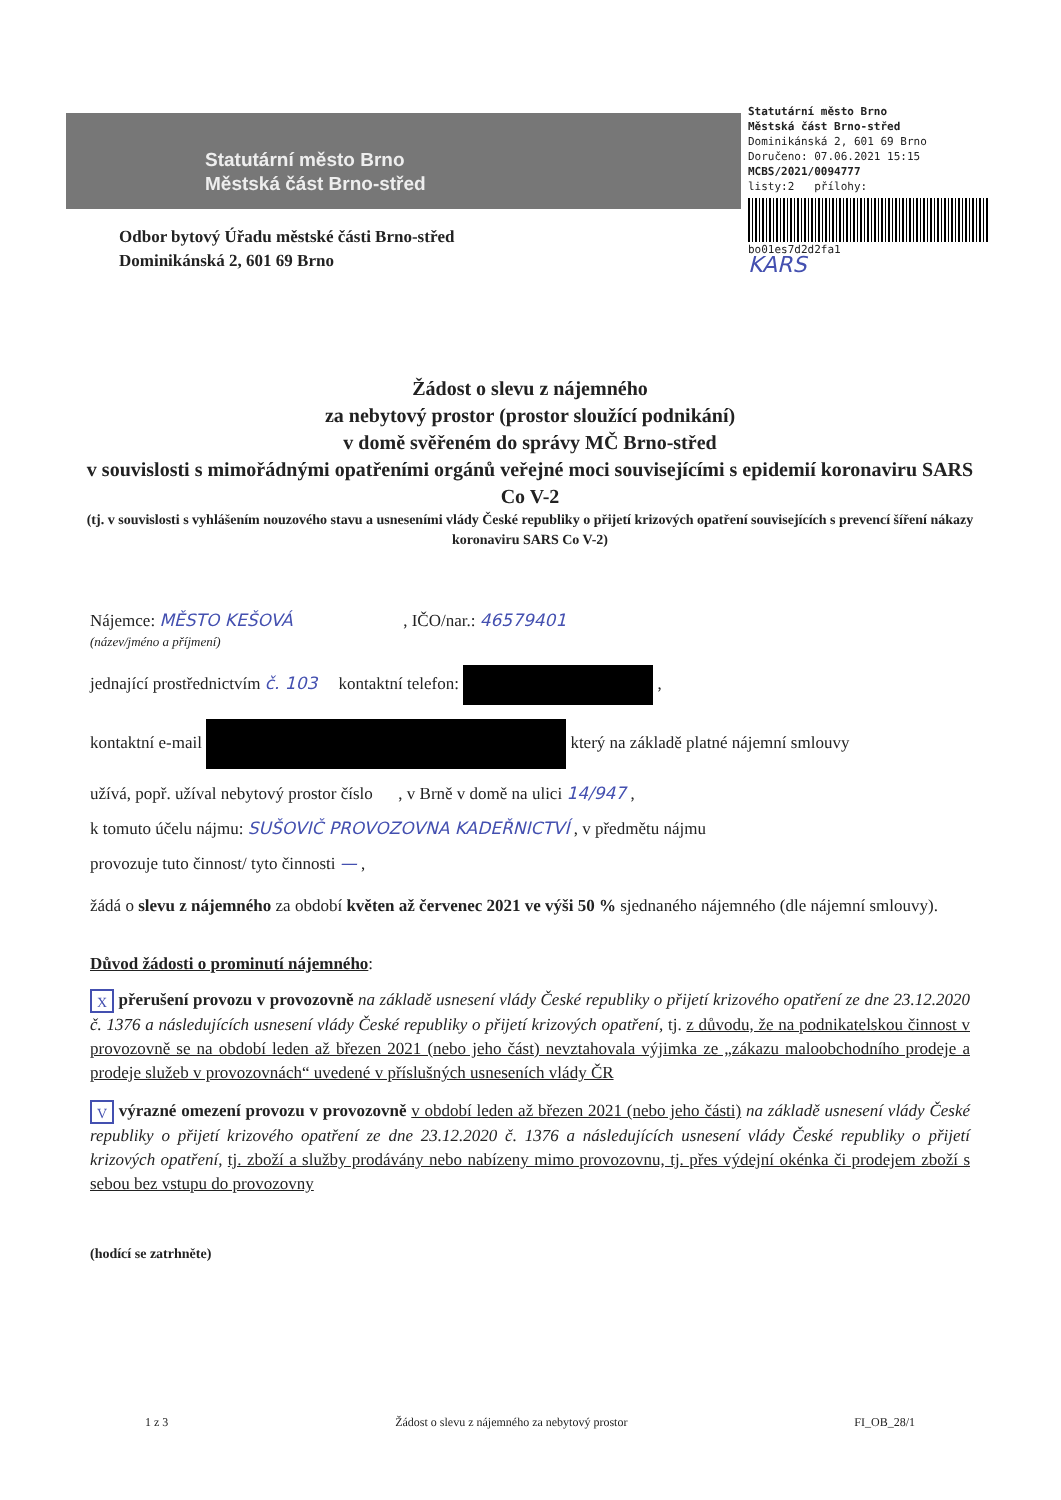Statutární město Brno
Městská část Brno-střed
Statutární město Brno
Městská část Brno-střed
Dominikánská 2, 601 69 Brno
Doručeno: 07.06.2021 15:15
MCBS/2021/0094777
listy:2 přílohy:
bo01es7d2d2fa1
KARS
Odbor bytový Úřadu městské části Brno-střed
Dominikánská 2, 601 69 Brno
Žádost o slevu z nájemného
za nebytový prostor (prostor sloužící podnikání)
v domě svěřeném do správy MČ Brno-střed
v souvislosti s mimořádnými opatřeními orgánů veřejné moci souvisejícími s epidemií koronaviru SARS Co V-2
(tj. v souvislosti s vyhlášením nouzového stavu a usneseními vlády České republiky o přijetí krizových opatření souvisejících s prevencí šíření nákazy koronaviru SARS Co V-2)
Nájemce: MĚSTO KEŠOVÁ , IČO/nar.: 46579401
(název/jméno a příjmení)
jednající prostřednictvím č. 103 kontaktní telefon: ,
kontaktní e-mail který na základě platné nájemní smlouvy
užívá, popř. užíval nebytový prostor číslo , v Brně v domě na ulici 14/947 ,
k tomuto účelu nájmu: SUŠOVIČ PROVOZOVNA KADEŘNICTVÍ , v předmětu nájmu
provozuje tuto činnost/ tyto činnosti — ,
žádá o slevu z nájemného za období květen až červenec 2021 ve výši 50 % sjednaného nájemného (dle nájemní smlouvy).
Důvod žádosti o prominutí nájemného:
X přerušení provozu v provozovně na základě usnesení vlády České republiky o přijetí krizového opatření ze dne 23.12.2020 č. 1376 a následujících usnesení vlády České republiky o přijetí krizových opatření, tj. z důvodu, že na podnikatelskou činnost v provozovně se na období leden až březen 2021 (nebo jeho část) nevztahovala výjimka ze „zákazu maloobchodního prodeje a prodeje služeb v provozovnách“ uvedené v příslušných usneseních vlády ČR
V výrazné omezení provozu v provozovně v období leden až březen 2021 (nebo jeho části) na základě usnesení vlády České republiky o přijetí krizového opatření ze dne 23.12.2020 č. 1376 a následujících usnesení vlády České republiky o přijetí krizových opatření, tj. zboží a služby prodávány nebo nabízeny mimo provozovnu, tj. přes výdejní okénka či prodejem zboží s sebou bez vstupu do provozovny
(hodící se zatrhněte)
1 z 3 Žádost o slevu z nájemného za nebytový prostor FI_OB_28/1